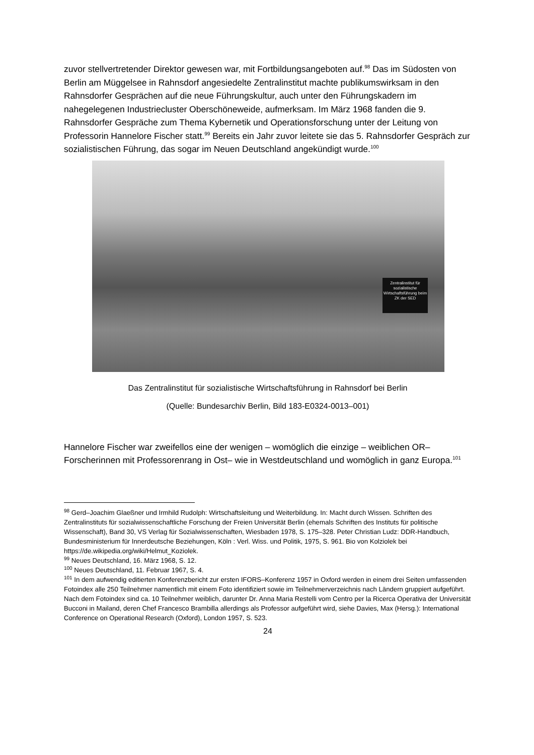zuvor stellvertretender Direktor gewesen war, mit Fortbildungsangeboten auf.<sup>98</sup> Das im Süd­osten von Berlin am Müggelsee in Rahnsdorf angesiedelte Zentralinstitut machte publikums­wirksam in den Rahnsdorfer Gesprächen auf die neue Führungskultur, auch unter den Füh­rungskadern im nahegelegenen Industriecluster Oberschöneweide, aufmerksam. Im März 1968 fanden die 9. Rahnsdorfer Gespräche zum Thema Kybernetik und Operationsforschung unter der Leitung von Professorin Hannelore Fischer statt.<sup>99</sup> Bereits ein Jahr zuvor leitete sie das 5. Rahnsdorfer Gespräch zur sozialistischen Führung, das sogar im Neuen Deutschland angekündigt wurde.<sup>100</sup>
Zentralinstitut für sozialistische Wirtschaftsführung beim ZK der SED
Das Zentralinstitut für sozialistische Wirtschaftsführung in Rahnsdorf bei Berlin
(Quelle: Bundesarchiv Berlin, Bild 183-E0324-0013–001)
Hannelore Fischer war zweifellos eine der wenigen – womöglich die einzige – weiblichen OR–Forscherinnen mit Professorenrang in Ost– wie in Westdeutschland und womöglich in ganz Europa.<sup>101</sup>
<sup>98</sup> Gerd–Joachim Glaeßner und Irmhild Rudolph: Wirtschaftsleitung und Weiterbildung. In: Macht durch Wis­sen. Schriften des Zentralinstituts für sozialwissenschaftliche Forschung der Freien Universität Berlin (ehemals Schriften des Instituts für politische Wissenschaft), Band 30, VS Verlag für Sozialwissenschaften, Wiesbaden 1978, S. 175–328. Peter Christian Ludz: DDR-Handbuch, Bundesministerium für Innerdeutsche Beziehungen, Köln : Verl. Wiss. und Politik, 1975, S. 961. Bio von Kolziolek bei https://de.wikipedia.org/wiki/Helmut_Koziolek.
<sup>99</sup> Neues Deutschland, 16. März 1968, S. 12.
<sup>100</sup> Neues Deutschland, 11. Februar 1967, S. 4.
<sup>101</sup> In dem aufwendig editierten Konferenzbericht zur ersten IFORS–Konferenz 1957 in Oxford werden in einem drei Seiten umfassenden Fotoindex alle 250 Teilnehmer namentlich mit einem Foto identifiziert sowie im Teil­nehmerverzeichnis nach Ländern gruppiert aufgeführt. Nach dem Fotoindex sind ca. 10 Teilnehmer weiblich, darunter Dr. Anna Maria Restelli vom Centro per la Ricerca Operativa der Universität Bucconi in Mailand, deren Chef Francesco Brambilla allerdings als Professor aufgeführt wird, siehe Davies, Max (Hersg.): International Conference on Operational Research (Oxford), London 1957, S. 523.
24